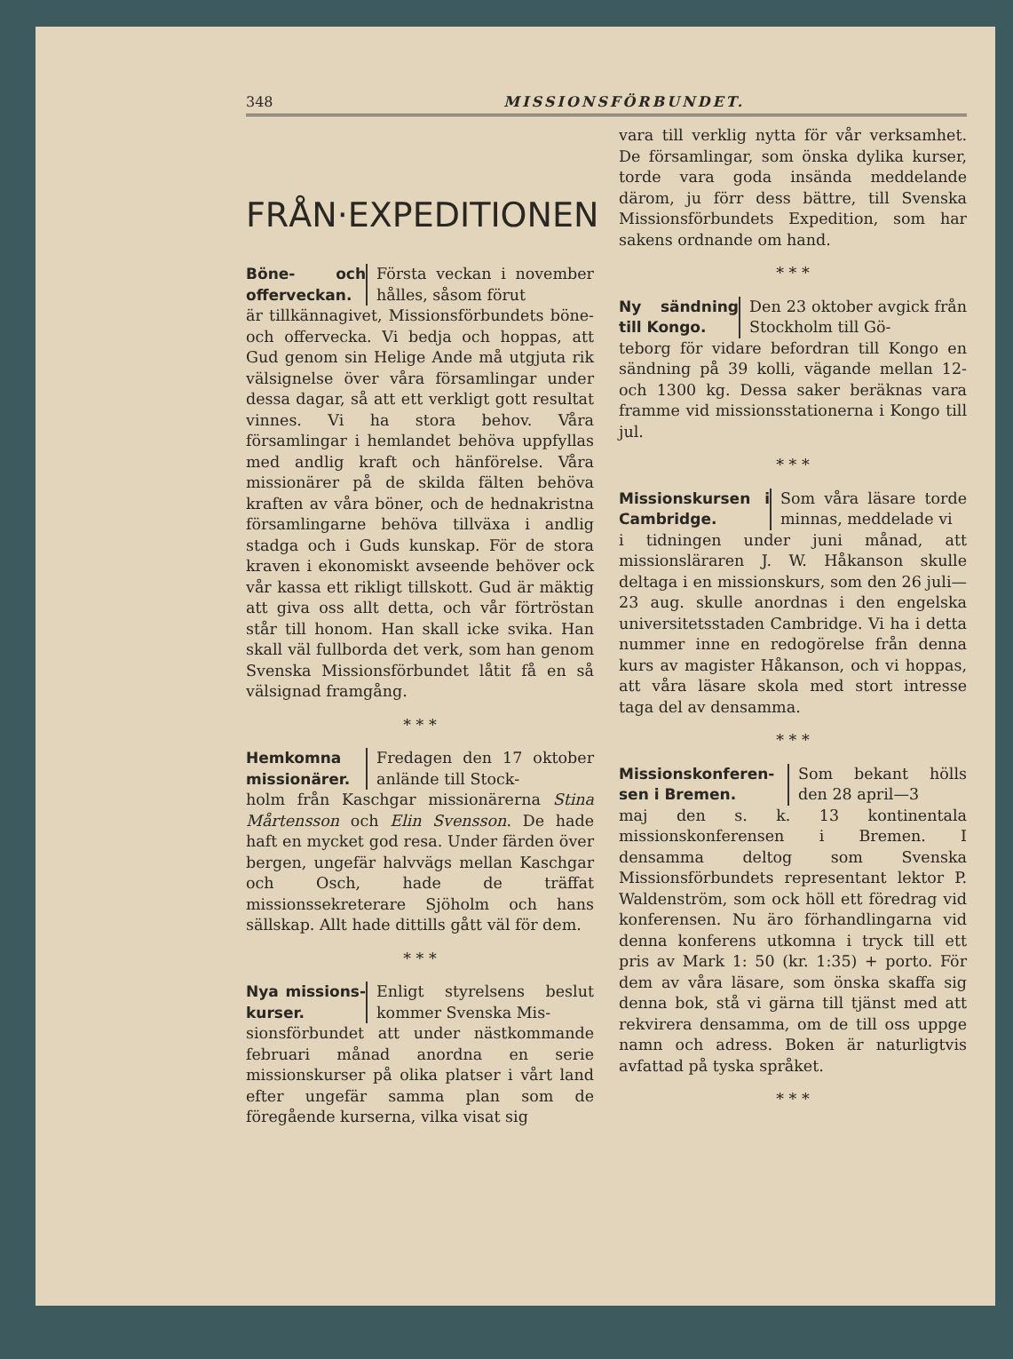348 MISSIONSFÖRBUNDET.
FRÅN·EXPEDITIONEN
Böne- och offerveckan. Första veckan i november hålles, såsom förut
är tillkännagivet, Missionsförbundets böne- och offervecka. Vi bedja och hoppas, att Gud genom sin Helige Ande må utgjuta rik välsignelse över våra församlingar under dessa dagar, så att ett verkligt gott resultat vinnes. Vi ha stora behov. Våra församlingar i hemlandet behöva uppfyllas med andlig kraft och hänförelse. Våra missionärer på de skilda fälten behöva kraften av våra böner, och de hednakristna församlingarne behöva tillväxa i andlig stadga och i Guds kunskap. För de stora kraven i ekonomiskt avseende behöver ock vår kassa ett rikligt tillskott. Gud är mäktig att giva oss allt detta, och vår förtröstan står till honom. Han skall icke svika. Han skall väl fullborda det verk, som han genom Svenska Missionsförbundet låtit få en så välsignad framgång.
* * *
Hemkomna missionärer. Fredagen den 17 oktober anlände till Stock-
holm från Kaschgar missionärerna Stina Mårtensson och Elin Svensson. De hade haft en mycket god resa. Under färden över bergen, ungefär halvvägs mellan Kaschgar och Osch, hade de träffat missionssekreterare Sjöholm och hans sällskap. Allt hade dittills gått väl för dem.
* * *
Nya missions­kurser. Enligt styrelsens beslut kommer Svenska Mis-
sionsförbundet att under nästkommande februari månad anordna en serie missionskurser på olika platser i vårt land efter ungefär samma plan som de föregående kurserna, vilka visat sig
vara till verklig nytta för vår verksamhet. De församlingar, som önska dylika kurser, torde vara goda insända meddelande därom, ju förr dess bättre, till Svenska Missionsförbundets Expedition, som har sakens ordnande om hand.
* * *
Ny sändning till Kongo. Den 23 oktober avgick från Stockholm till Gö-
teborg för vidare befordran till Kongo en sändning på 39 kolli, vägande mellan 12- och 1300 kg. Dessa saker beräknas vara framme vid missionsstationerna i Kongo till jul.
* * *
Missionskursen i Cambridge. Som våra läsare torde minnas, meddelade vi
i tidningen under juni månad, att missionsläraren J. W. Håkanson skulle deltaga i en missionskurs, som den 26 juli—23 aug. skulle anordnas i den engelska universitetsstaden Cambridge. Vi ha i detta nummer inne en redogörelse från denna kurs av magister Håkanson, och vi hoppas, att våra läsare skola med stort intresse taga del av densamma.
* * *
Missionskonferen­sen i Bremen. Som bekant hölls den 28 april—3
maj den s. k. 13 kontinentala missionskonferensen i Bremen. I densamma deltog som Svenska Missionsförbundets representant lektor P. Waldenström, som ock höll ett föredrag vid konferensen. Nu äro förhandlingarna vid denna konferens utkomna i tryck till ett pris av Mark 1: 50 (kr. 1:35) + porto. För dem av våra läsare, som önska skaffa sig denna bok, stå vi gärna till tjänst med att rekvirera densamma, om de till oss uppge namn och adress. Boken är naturligtvis avfattad på tyska språket.
* * *